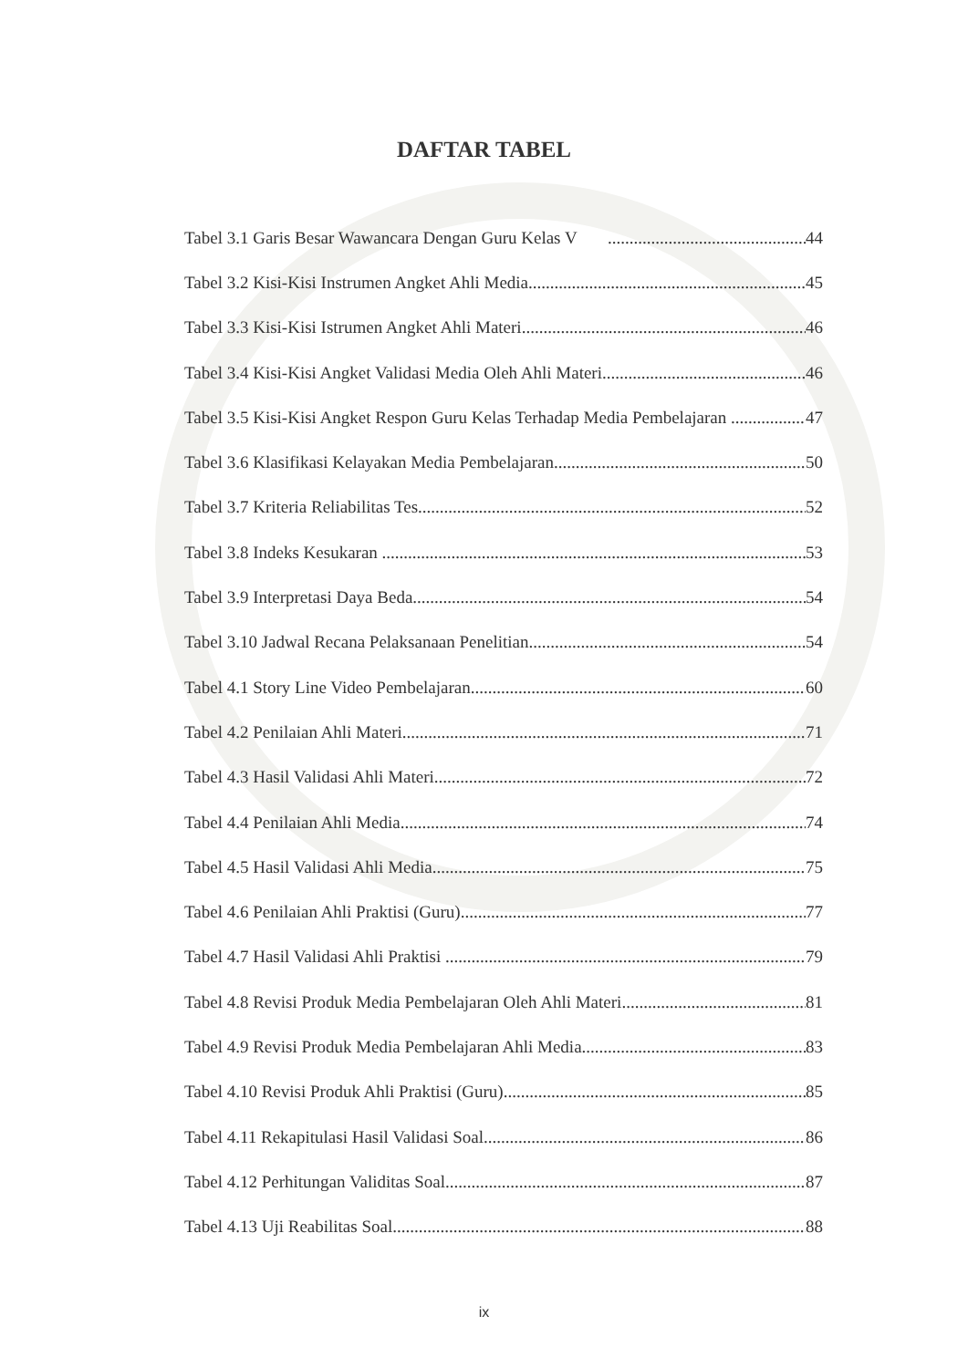DAFTAR TABEL
Tabel 3.1 Garis Besar Wawancara Dengan Guru Kelas V 44
Tabel 3.2 Kisi-Kisi Instrumen Angket Ahli Media 45
Tabel 3.3 Kisi-Kisi Istrumen Angket Ahli Materi 46
Tabel 3.4 Kisi-Kisi Angket Validasi Media Oleh Ahli Materi 46
Tabel 3.5 Kisi-Kisi Angket Respon Guru Kelas Terhadap Media Pembelajaran 47
Tabel 3.6 Klasifikasi Kelayakan Media Pembelajaran 50
Tabel 3.7 Kriteria Reliabilitas Tes 52
Tabel 3.8 Indeks Kesukaran 53
Tabel 3.9 Interpretasi Daya Beda 54
Tabel 3.10 Jadwal Recana Pelaksanaan Penelitian 54
Tabel 4.1 Story Line Video Pembelajaran 60
Tabel 4.2 Penilaian Ahli Materi 71
Tabel 4.3 Hasil Validasi Ahli Materi 72
Tabel 4.4 Penilaian Ahli Media 74
Tabel 4.5 Hasil Validasi Ahli Media 75
Tabel 4.6 Penilaian Ahli Praktisi (Guru) 77
Tabel 4.7 Hasil Validasi Ahli Praktisi 79
Tabel 4.8 Revisi Produk Media Pembelajaran Oleh Ahli Materi 81
Tabel 4.9 Revisi Produk Media Pembelajaran Ahli Media 83
Tabel 4.10 Revisi Produk Ahli Praktisi (Guru) 85
Tabel 4.11 Rekapitulasi Hasil Validasi Soal 86
Tabel 4.12 Perhitungan Validitas Soal 87
Tabel 4.13 Uji Reabilitas Soal 88
ix